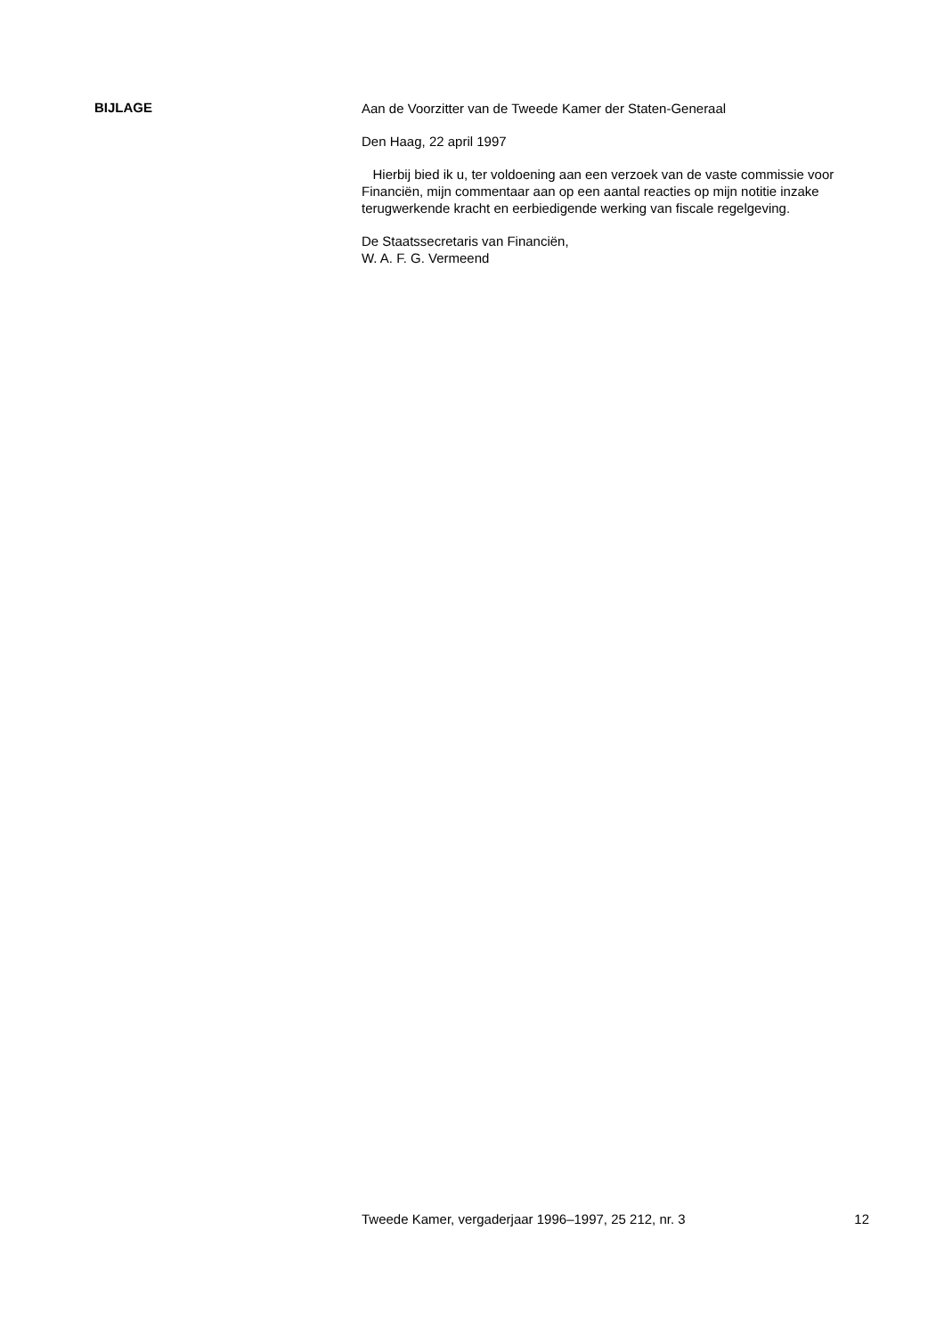BIJLAGE
Aan de Voorzitter van de Tweede Kamer der Staten-Generaal
Den Haag, 22 april 1997
Hierbij bied ik u, ter voldoening aan een verzoek van de vaste commissie voor Financiën, mijn commentaar aan op een aantal reacties op mijn notitie inzake terugwerkende kracht en eerbiedigende werking van fiscale regelgeving.
De Staatssecretaris van Financiën,
W. A. F. G. Vermeend
Tweede Kamer, vergaderjaar 1996–1997, 25 212, nr. 3 12